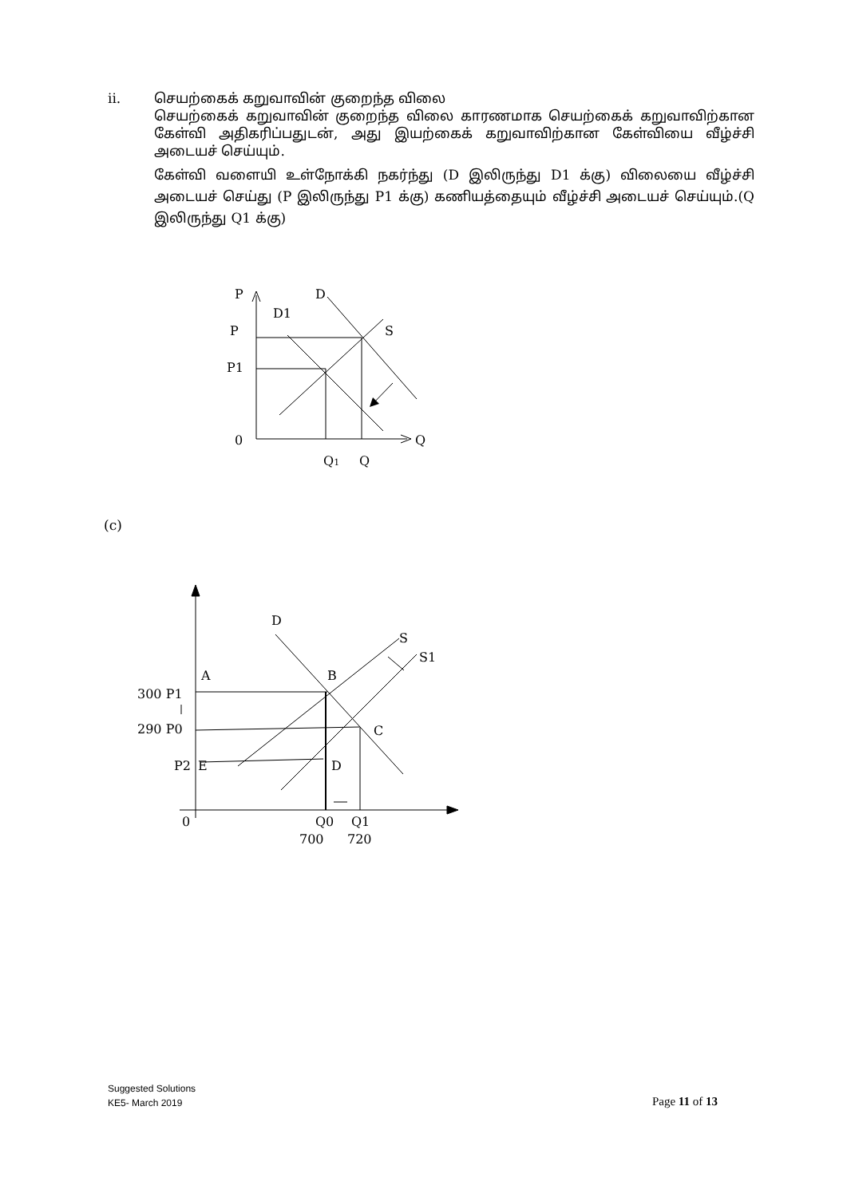ii. செயற்கைக் கறுவாவின் குறைந்த விலை
செயற்கைக் கறுவாவின் குறைந்த விலை காரணமாக செயற்கைக் கறுவாவிற்கான கேள்வி அதிகரிப்பதுடன், அது இயற்கைக் கறுவாவிற்கான கேள்வியை வீழ்ச்சி அடையச் செய்யும்.
கேள்வி வளையி உள்நோக்கி நகர்ந்து (D இலிருந்து D1 க்கு) விலையை வீழ்ச்சி அடையச் செய்து (P இலிருந்து P1 க்கு) கணியத்தையும் வீழ்ச்சி அடையச் செய்யும்.(Q இலிருந்து Q1 க்கு)
P
D
D1
P
S
P1
0
Q
Q1
Q
(c)
D
S
S1
A
B
300 P1
290 P0
C
P2
E
D
0
Q0
Q1
700
720
Suggested Solutions
KE5- March 2019
Page 11 of 13